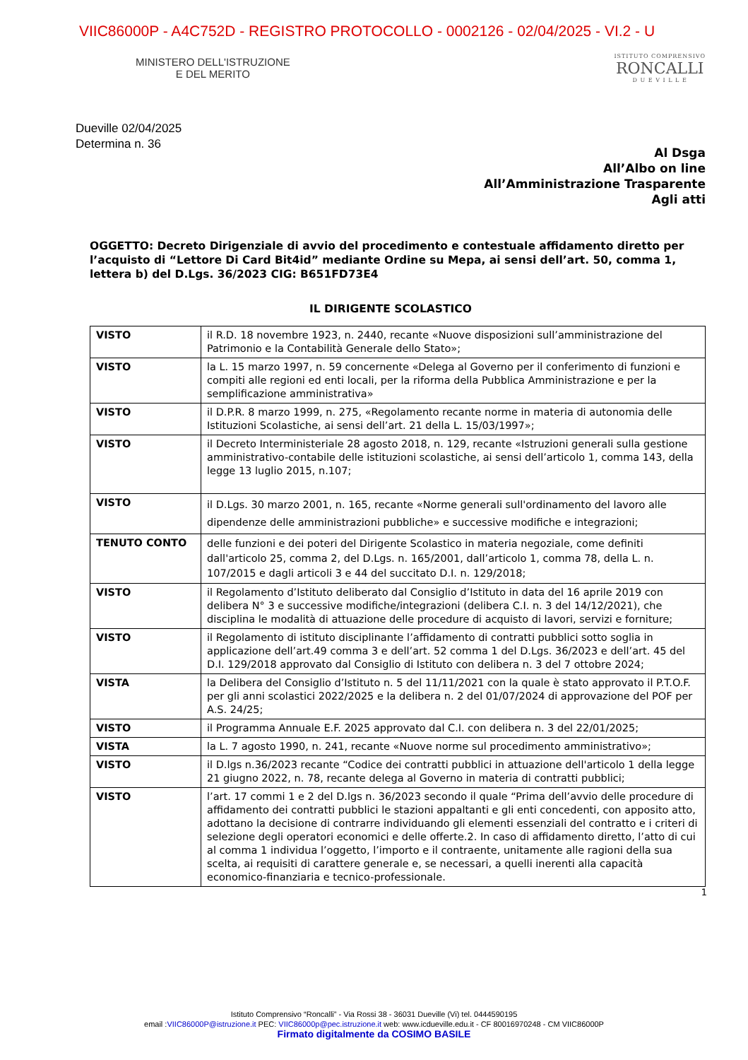VIIC86000P - A4C752D - REGISTRO PROTOCOLLO - 0002126 - 02/04/2025 - VI.2 - U
MINISTERO DELL'ISTRUZIONE
E DEL MERITO
ISTITUTO COMPRENSIVO
RONCALLI
D U E V I L L E
Dueville 02/04/2025
Determina n. 36
Al Dsga
All’Albo on line
All’Amministrazione Trasparente
Agli atti
OGGETTO: Decreto Dirigenziale di avvio del procedimento e contestuale affidamento diretto per l’acquisto di “Lettore Di Card Bit4id” mediante Ordine su Mepa, ai sensi dell’art. 50, comma 1, lettera b) del D.Lgs. 36/2023 CIG: B651FD73E4
IL DIRIGENTE SCOLASTICO
| VISTO | il R.D. 18 novembre 1923, n. 2440, recante «Nuove disposizioni sull’amministrazione del Patrimonio e la Contabilità Generale dello Stato»; |
| VISTO | la L. 15 marzo 1997, n. 59 concernente «Delega al Governo per il conferimento di funzioni e compiti alle regioni ed enti locali, per la riforma della Pubblica Amministrazione e per la semplificazione amministrativa» |
| VISTO | il D.P.R. 8 marzo 1999, n. 275, «Regolamento recante norme in materia di autonomia delle Istituzioni Scolastiche, ai sensi dell’art. 21 della L. 15/03/1997»; |
| VISTO | il Decreto Interministeriale 28 agosto 2018, n. 129, recante «Istruzioni generali sulla gestione amministrativo-contabile delle istituzioni scolastiche, ai sensi dell’articolo 1, comma 143, della legge 13 luglio 2015, n.107; |
| VISTO | il D.Lgs. 30 marzo 2001, n. 165, recante «Norme generali sull'ordinamento del lavoro alle dipendenze delle amministrazioni pubbliche» e successive modifiche e integrazioni; |
| TENUTO CONTO | delle funzioni e dei poteri del Dirigente Scolastico in materia negoziale, come definiti dall'articolo 25, comma 2, del D.Lgs. n. 165/2001, dall’articolo 1, comma 78, della L. n. 107/2015 e dagli articoli 3 e 44 del succitato D.I. n. 129/2018; |
| VISTO | il Regolamento d’Istituto deliberato dal Consiglio d’Istituto in data del 16 aprile 2019 con delibera N° 3 e successive modifiche/integrazioni (delibera C.I. n. 3 del 14/12/2021), che disciplina le modalità di attuazione delle procedure di acquisto di lavori, servizi e forniture; |
| VISTO | il Regolamento di istituto disciplinante l’affidamento di contratti pubblici sotto soglia in applicazione dell’art.49 comma 3 e dell’art. 52 comma 1 del D.Lgs. 36/2023 e dell’art. 45 del D.I. 129/2018 approvato dal Consiglio di Istituto con delibera n. 3 del 7 ottobre 2024; |
| VISTA | la Delibera del Consiglio d’Istituto n. 5 del 11/11/2021 con la quale è stato approvato il P.T.O.F. per gli anni scolastici 2022/2025 e la delibera n. 2 del 01/07/2024 di approvazione del POF per A.S. 24/25; |
| VISTO | il Programma Annuale E.F. 2025 approvato dal C.I. con delibera n. 3 del 22/01/2025; |
| VISTA | la L. 7 agosto 1990, n. 241, recante «Nuove norme sul procedimento amministrativo»; |
| VISTO | il D.lgs n.36/2023 recante “Codice dei contratti pubblici in attuazione dell'articolo 1 della legge 21 giugno 2022, n. 78, recante delega al Governo in materia di contratti pubblici; |
| VISTO | l’art. 17 commi 1 e 2 del D.lgs n. 36/2023 secondo il quale “Prima dell’avvio delle procedure di affidamento dei contratti pubblici le stazioni appaltanti e gli enti concedenti, con apposito atto, adottano la decisione di contrarre individuando gli elementi essenziali del contratto e i criteri di selezione degli operatori economici e delle offerte.2. In caso di affidamento diretto, l’atto di cui al comma 1 individua l’oggetto, l’importo e il contraente, unitamente alle ragioni della sua scelta, ai requisiti di carattere generale e, se necessari, a quelli inerenti alla capacità economico-finanziaria e tecnico-professionale. |
1
Istituto Comprensivo “Roncalli” - Via Rossi 38 - 36031 Dueville (Vi) tel. 0444590195
email :VIIC86000P@istruzione.it PEC: VIIC86000p@pec.istruzione.it web: www.icdueville.edu.it - CF 80016970248 - CM VIIC86000P
Firmato digitalmente da COSIMO BASILE